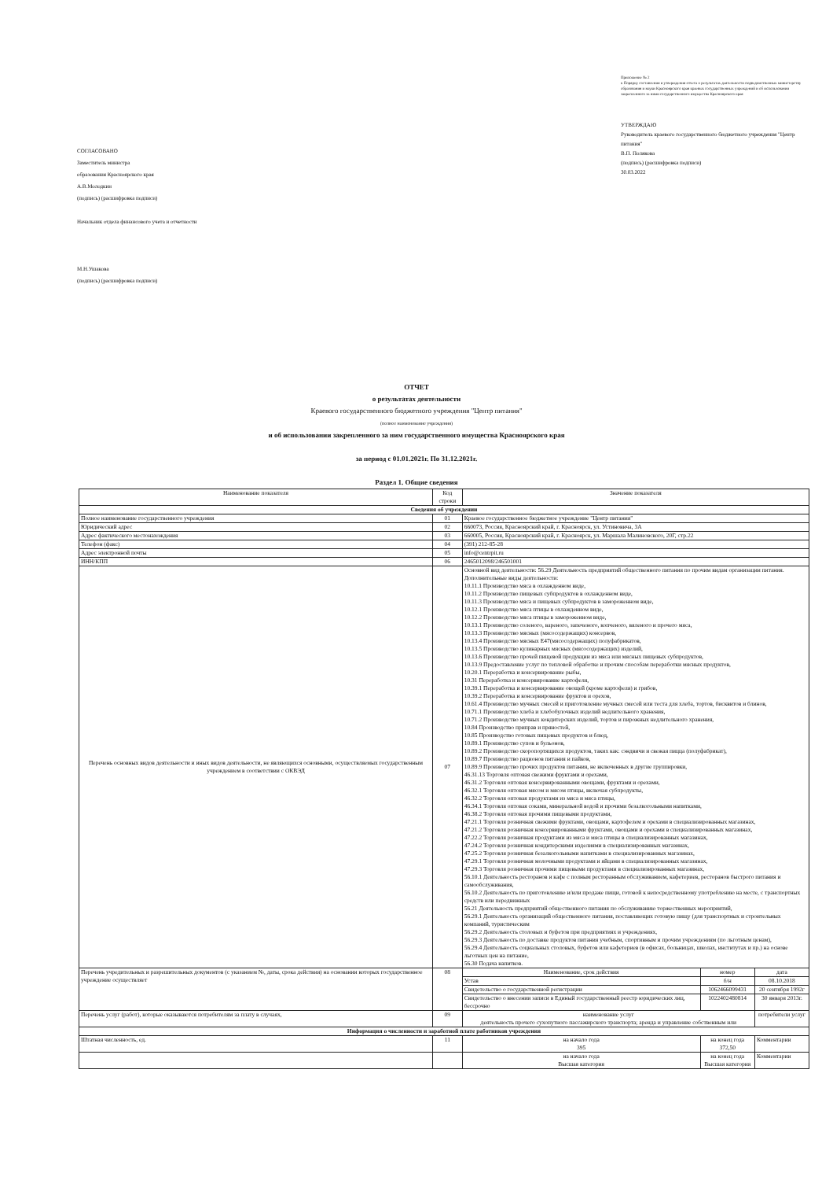СОГЛАСОВАНО
Заместитель министра
образования Красноярского края
А.В.Молодкин
(подпись) (расшифровка подписи)
Начальник отдела финансового учета и отчетности
М.Н.Ушакова
(подпись) (расшифровка подписи)
Приложение № 2
к Порядку составления и утверждения отчета о результатах деятельности подведомственных министерству образования и науки Красноярского края краевых государственных учреждений и об использовании закрепленного за ними государственного имущества Красноярского края
УТВЕРЖДАЮ
Руководитель краевого государственного бюджетного учреждения "Центр питания"
В.П. Полякова
(подпись) (расшифровка подписи)
30.03.2022
ОТЧЕТ
о результатах деятельности
Краевого государственного бюджетного учреждения "Центр питания"
(полное наименование учреждения)
и об использовании закрепленного за ним государственного имущества Красноярского края
за период с 01.01.2021г. По 31.12.2021г.
Раздел 1. Общие сведения
| Наименование показателя | Код строки | Значение показателя | | |
| --- | --- | --- | --- | --- |
| Сведения об учреждении | | | | |
| Полное наименование государственного учреждения | 01 | Краевое государственное бюджетное учреждение "Центр питания" | | |
| Юридический адрес | 02 | 660073, Россия, Красноярский край, г. Красноярск, ул. Устиновича, 3А | | |
| Адрес фактического местонахождения | 03 | 660005, Россия, Красноярский край, г. Красноярск, ул. Маршала Малиновского, 20Г, стр.22 | | |
| Телефон (факс) | 04 | (391) 212-85-28 | | |
| Адрес электронной почты | 05 | info@centrpit.ru | | |
| ИНН/КПП | 06 | 2465012098/246501001 | | |
| Перечень основных видов деятельности и иных видов деятельности, не являющихся основными, осуществляемых государственным учреждением в соответствии с ОКВЭД | 07 | Основной вид деятельности: 56.29 Деятельность предприятий общественного питания по прочим видам организации питания. Дополнительные виды деятельности: 10.11.1 Производство мяса в охлажденном виде, 10.11.2 Производство пищевых субпродуктов в охлажденном виде, 10.11.3 Производство мяса и пищевых субпродуктов в замороженном виде, 10.12.1 Производство мяса птицы в охлажденном виде, 10.12.2 Производство мяса птицы в замороженном виде, 10.13.1 Производство соленого, вареного, запеченого, копченого, вяленого и прочего мяса, 10.13.3 Производство мясных (мясосодержащих) консервов, 10.13.4 Производство мясных Е47(мясосодержащих) полуфабрикатов, 10.13.5 Производство кулинарных мясных (мясосодержащих) изделий, 10.13.6 Производство прочей пищевой продукции из мяса или мясных пищевых субпродуктов, 10.13.9 Предоставление услуг по тепловой обработке и прочим способам переработки мясных продуктов, 10.20.1 Переработка и консервирование рыбы, 10.31 Переработка и консервирование картофеля, 10.39.1 Переработка и консервирование овощей (кроме картофеля) и грибов, 10.39.2 Переработка и консервирование фруктов и орехов, 10.61.4 Производство мучных смесей и приготовление мучных смесей или теста для хлеба, тортов, бисквитов и блинов, 10.71.1 Производство хлеба и хлебобулочных изделий недлительного хранения, 10.71.2 Производство мучных кондитерских изделий, тортов и пирожных недлительного хранения, 10.84 Производство приправ и пряностей, 10.85 Производство готовых пищевых продуктов и блюд, 10.89.1 Производство супов и бульонов, 10.89.2 Производство скоропортящихся продуктов, таких как: сэндвичи и свежая пицца (полуфабрикат), 10.89.7 Производство рационов питания и пайков, 10.89.9 Производство прочих продуктов питания, не включенных в другие группировки, 46.31.13 Торговля оптовая свежими фруктами и орехами, 46.31.2 Торговля оптовая консервированными овощами, фруктами и орехами, 46.32.1 Торговля оптовая мясом и мясом птицы, включая субпродукты, 46.32.2 Торговля оптовая продуктами из мяса и мяса птицы, 46.34.1 Торговля оптовая соками, минеральной водой и прочими безалкогольными напитками, 46.38.2 Торговля оптовая прочими пищевыми продуктами, 47.21.1 Торговля розничная свежими фруктами, овощами, картофелем и орехами в специализированных магазинах, 47.21.2 Торговля розничная консервированными фруктами, овощами и орехами в специализированных магазинах, 47.22.2 Торговля розничная продуктами из мяса и мяса птицы в специализированных магазинах, 47.24.2 Торговля розничная кондитерскими изделиями в специализированных магазинах, 47.25.2 Торговля розничная безалкогольными напитками в специализированных магазинах, 47.29.1 Торговля розничная молочными продуктами и яйцами в специализированных магазинах, 47.29.3 Торговля розничная прочими пищевыми продуктами в специализированных магазинах, 56.10.1 Деятельность ресторанов и кафе с полным ресторанным обслуживанием, кафетериев, ресторанов быстрого питания и самообслуживания, 56.10.2 Деятельность по приготовлению и/или продаже пищи, готовой к непосредственному употреблению на месте, с транспортных средств или передвижных 56.21 Деятельность предприятий общественного питания по обслуживанию торжественных мероприятий, 56.29.1 Деятельность организаций общественного питания, поставляющих готовую пищу (для транспортных и строительных компаний, туристическим 56.29.2 Деятельность столовых и буфетов при предприятиях и учреждениях, 56.29.3 Деятельность по доставке продуктов питания учебным, спортивным и прочим учреждениям (по льготным ценам), 56.29.4 Деятельность социальных столовых, буфетов или кафетериев (в офисах, больницах, школах, институтах и пр.) на основе льготных цен на питание, 56.30 Подача напитков. | | |
| Перечень учредительных и разрешительных документов (с указанием №, даты, срока действия) на основании которых государственное учреждение осуществляет | 08 | Наименование, срок действия | номер | дата |
| | | Устав | б/н | 08.10.2018 |
| | | Свидетельство о государственной регистрации | 1062466099431 | 20 сентября 1992г |
| | | Свидетельство о внесении записи в Единый государственный реестр юридических лиц, бессрочно | 1022402480814 | 30 января 2013г. |
| Перечень услуг (работ), которые оказываются потребителям за плату в случаях, | 09 | наименование услуг деятельность прочего сухопутного пассажирского транспорта; аренда и управление собственным или | | потребители услуг |
| Информация о численности и заработной плате работников учреждения | | | | |
| Штатная численность, ед. | 11 | на начало года 395 | на конец года 372,50 | Комментарии |
| | | на начало года Высшая категория | на конец года Высшая категория | Комментарии |